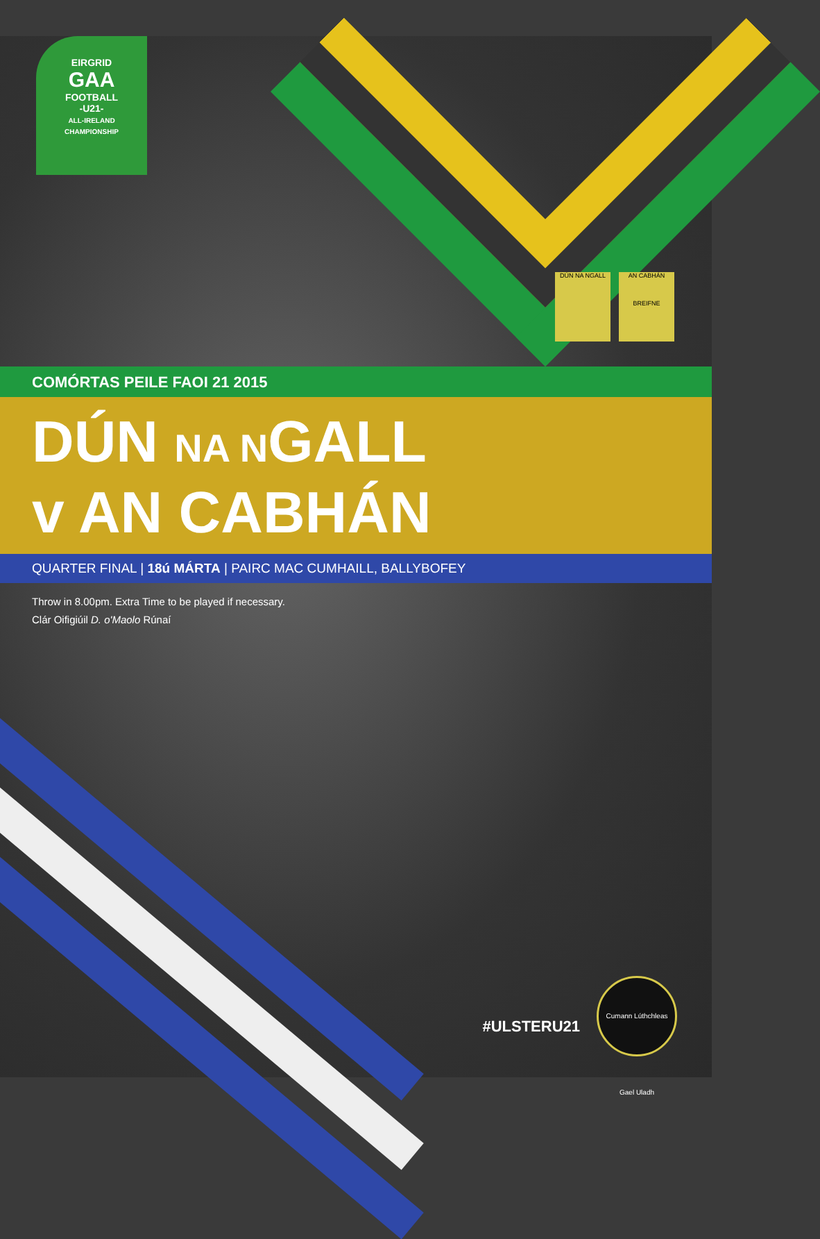EIRGRID
GAA
FOOTBALL
-U21-
ALL-IRELAND
CHAMPIONSHIP
DÚN NA NGALL AN CABHÁN
BREIFNE
COMÓRTAS PEILE FAOI 21 2015
DÚN NA NGALL
v AN CABHÁN
QUARTER FINAL | 18ú MÁRTA | PAIRC MAC CUMHAILL, BALLYBOFEY
Throw in 8.00pm. Extra Time to be played if necessary.
Clár Oifigiúil D. o'Maolo Rúnaí
#ULSTERU21
Cumann Lúthchleas Gael Uladh